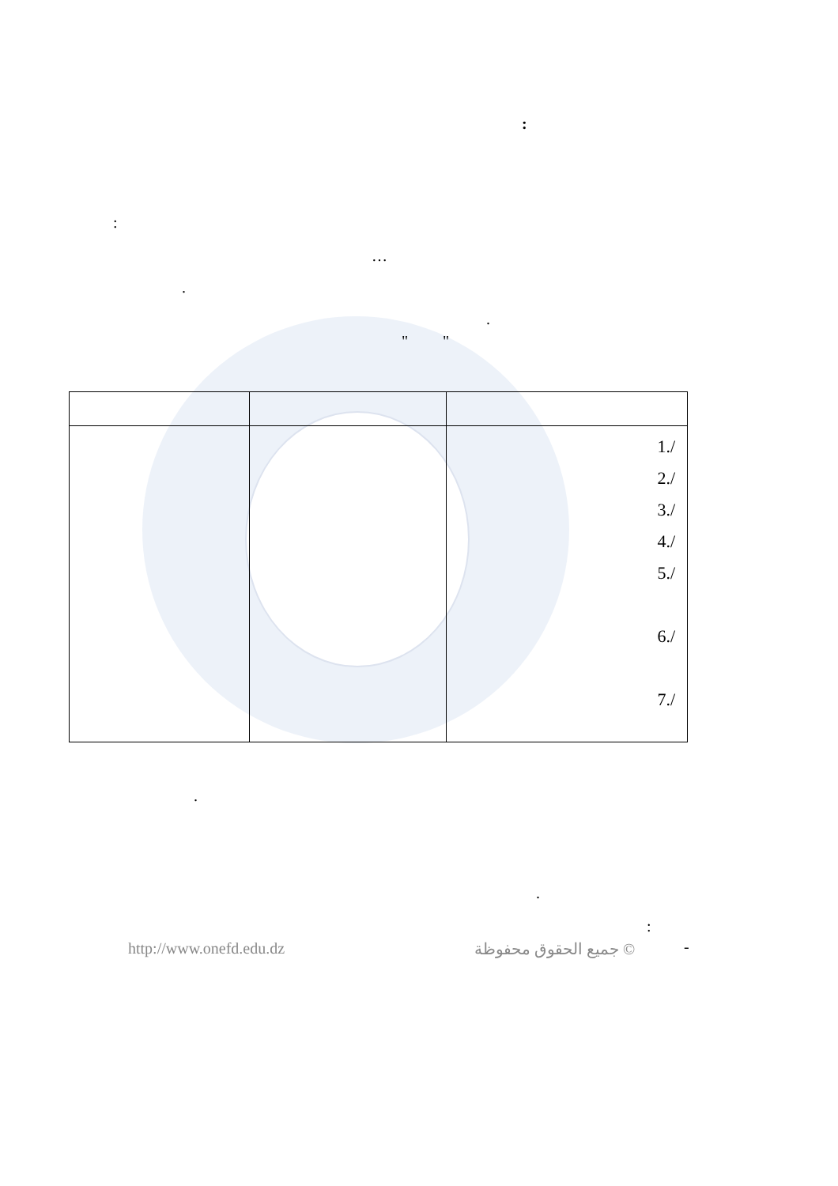:
:
…
.
.
" "
| | | 1./ 2./ 3./ 4./ 5./ 6./ 7./ |
.
.
:
http://www.onefd.edu.dz جميع الحقوق محفوظة © -